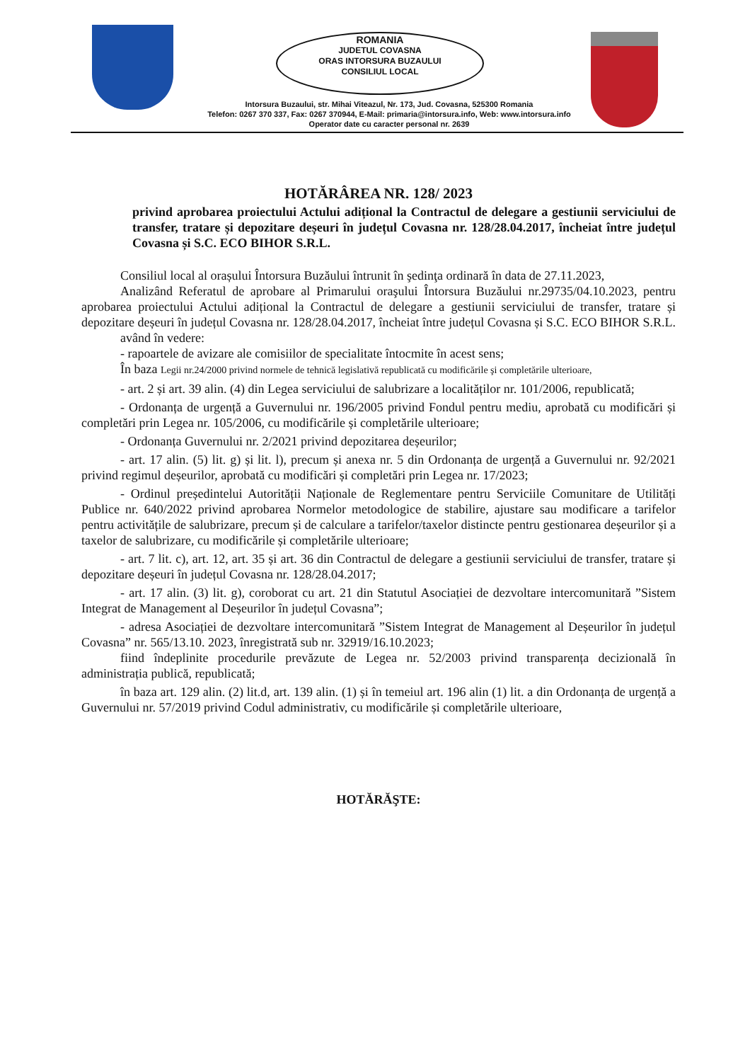ROMANIA
JUDETUL COVASNA
ORAS INTORSURA BUZAULUI
CONSILIUL LOCAL
Intorsura Buzaului, str. Mihai Viteazul, Nr. 173, Jud. Covasna, 525300 Romania
Telefon: 0267 370 337, Fax: 0267 370944, E-Mail: primaria@intorsura.info, Web: www.intorsura.info
Operator date cu caracter personal nr. 2639
HOTĂRÂREA NR. 128/ 2023
privind aprobarea proiectului Actului adițional la Contractul de delegare a gestiunii serviciului de transfer, tratare și depozitare deșeuri în județul Covasna nr. 128/28.04.2017, încheiat între județul Covasna și S.C. ECO BIHOR S.R.L.
Consiliul local al orașului Întorsura Buzăului întrunit în şedinţa ordinară în data de 27.11.2023,
Analizând Referatul de aprobare al Primarului oraşului Întorsura Buzăului nr.29735/04.10.2023, pentru aprobarea proiectului Actului adițional la Contractul de delegare a gestiunii serviciului de transfer, tratare și depozitare deșeuri în județul Covasna nr. 128/28.04.2017, încheiat între județul Covasna și S.C. ECO BIHOR S.R.L.
având în vedere:
- rapoartele de avizare ale comisiilor de specialitate întocmite în acest sens;
În baza Legii nr.24/2000 privind normele de tehnică legislativă republicată cu modificările şi completările ulterioare,
- art. 2 și art. 39 alin. (4) din Legea serviciului de salubrizare a localităților nr. 101/2006, republicată;
- Ordonanța de urgență a Guvernului nr. 196/2005 privind Fondul pentru mediu, aprobată cu modificări și completări prin Legea nr. 105/2006, cu modificările și completările ulterioare;
- Ordonanța Guvernului nr. 2/2021 privind depozitarea deșeurilor;
- art. 17 alin. (5) lit. g) și lit. l), precum și anexa nr. 5 din Ordonanța de urgență a Guvernului nr. 92/2021 privind regimul deșeurilor, aprobată cu modificări și completări prin Legea nr. 17/2023;
- Ordinul președintelui Autorității Naționale de Reglementare pentru Serviciile Comunitare de Utilități Publice nr. 640/2022 privind aprobarea Normelor metodologice de stabilire, ajustare sau modificare a tarifelor pentru activitățile de salubrizare, precum și de calculare a tarifelor/taxelor distincte pentru gestionarea deșeurilor și a taxelor de salubrizare, cu modificările și completările ulterioare;
- art. 7 lit. c), art. 12, art. 35 și art. 36 din Contractul de delegare a gestiunii serviciului de transfer, tratare și depozitare deșeuri în județul Covasna nr. 128/28.04.2017;
- art. 17 alin. (3) lit. g), coroborat cu art. 21 din Statutul Asociației de dezvoltare intercomunitară ”Sistem Integrat de Management al Deșeurilor în județul Covasna”;
- adresa Asociației de dezvoltare intercomunitară ”Sistem Integrat de Management al Deșeurilor în județul Covasna” nr. 565/13.10. 2023, înregistrată sub nr. 32919/16.10.2023;
fiind îndeplinite procedurile prevăzute de Legea nr. 52/2003 privind transparența decizională în administrația publică, republicată;
în baza art. 129 alin. (2) lit.d, art. 139 alin. (1) și în temeiul art. 196 alin (1) lit. a din Ordonanța de urgență a Guvernului nr. 57/2019 privind Codul administrativ, cu modificările și completările ulterioare,
HOTĂRĂŞTE: